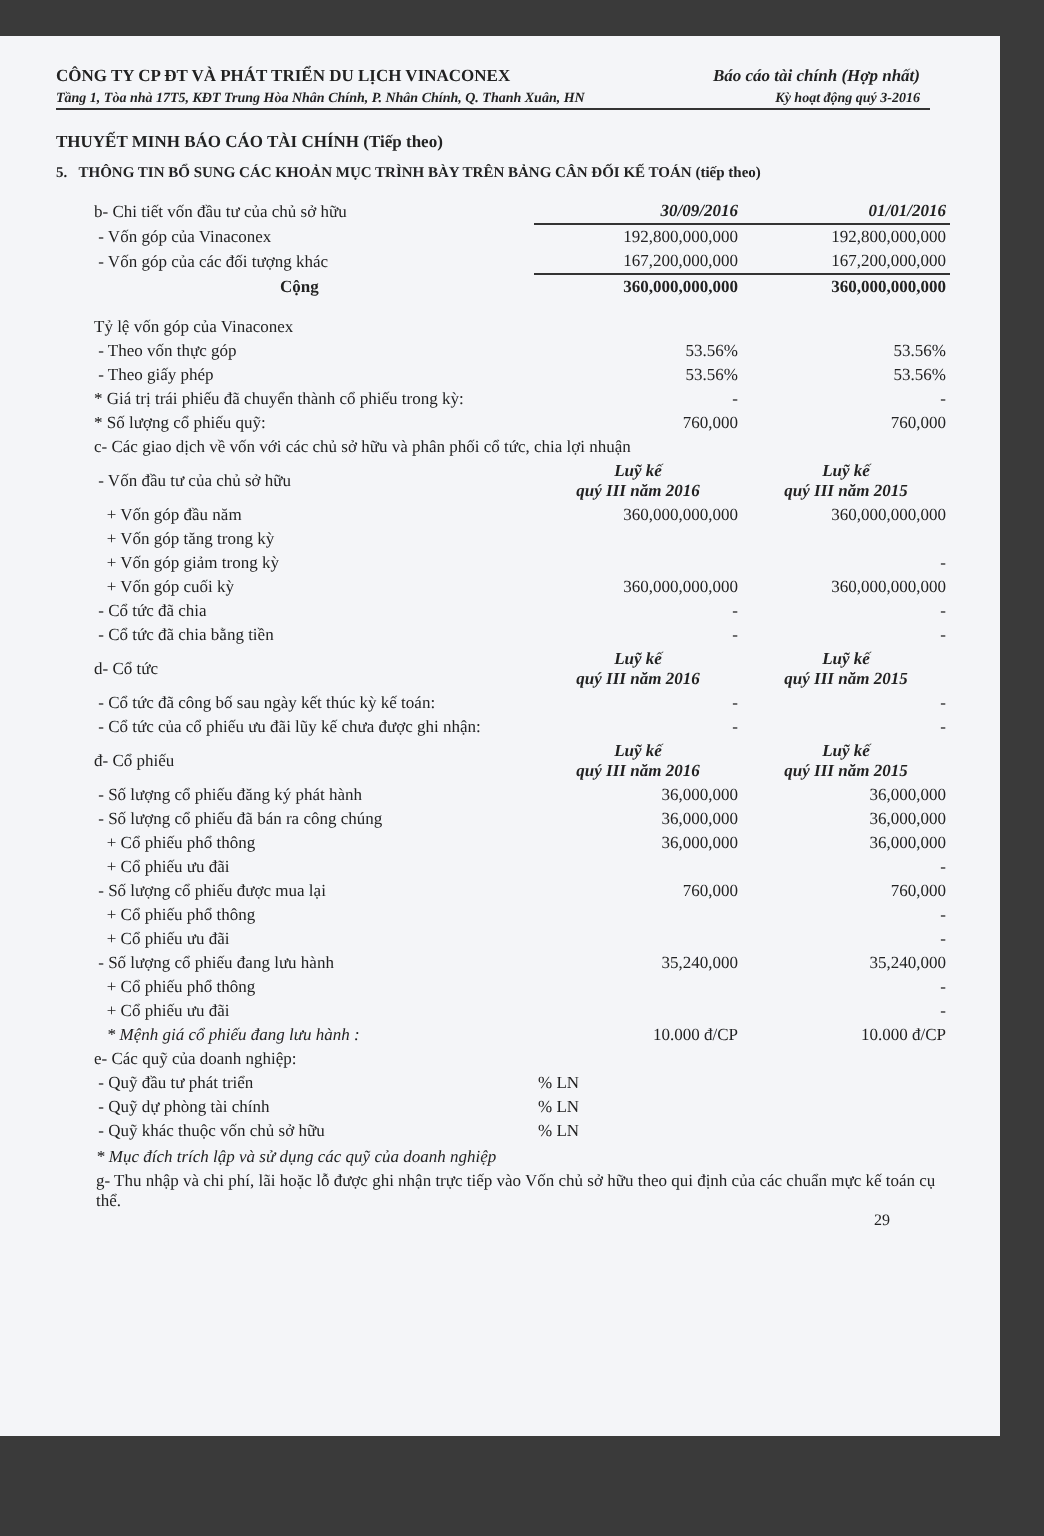CÔNG TY CP ĐT VÀ PHÁT TRIỂN DU LỊCH VINACONEX Báo cáo tài chính (Hợp nhất)
Tầng 1, Tòa nhà 17T5, KĐT Trung Hòa Nhân Chính, P. Nhân Chính, Q. Thanh Xuân, HN Kỳ hoạt động quý 3-2016
THUYẾT MINH BÁO CÁO TÀI CHÍNH (Tiếp theo)
5. THÔNG TIN BỔ SUNG CÁC KHOẢN MỤC TRÌNH BÀY TRÊN BẢNG CÂN ĐỐI KẾ TOÁN (tiếp theo)
| b- Chi tiết vốn đầu tư của chủ sở hữu | 30/09/2016 | 01/01/2016 |
| - Vốn góp của Vinaconex | 192,800,000,000 | 192,800,000,000 |
| - Vốn góp của các đối tượng khác | 167,200,000,000 | 167,200,000,000 |
| Cộng | 360,000,000,000 | 360,000,000,000 |
| Tỷ lệ vốn góp của Vinaconex | | |
| - Theo vốn thực góp | 53.56% | 53.56% |
| - Theo giấy phép | 53.56% | 53.56% |
| * Giá trị trái phiếu đã chuyển thành cổ phiếu trong kỳ: | - | - |
| * Số lượng cổ phiếu quỹ: | 760,000 | 760,000 |
| c- Các giao dịch về vốn với các chủ sở hữu và phân phối cổ tức, chia lợi nhuận | | |
| - Vốn đầu tư của chủ sở hữu | Luỹ kế quý III năm 2016 | Luỹ kế quý III năm 2015 |
| + Vốn góp đầu năm | 360,000,000,000 | 360,000,000,000 |
| + Vốn góp tăng trong kỳ | | |
| + Vốn góp giảm trong kỳ | | - |
| + Vốn góp cuối kỳ | 360,000,000,000 | 360,000,000,000 |
| - Cổ tức đã chia | - | - |
| - Cổ tức đã chia bằng tiền | - | - |
| d- Cổ tức | Luỹ kế quý III năm 2016 | Luỹ kế quý III năm 2015 |
| - Cổ tức đã công bố sau ngày kết thúc kỳ kế toán: | - | - |
| - Cổ tức của cổ phiếu ưu đãi lũy kế chưa được ghi nhận: | - | - |
| đ- Cổ phiếu | Luỹ kế quý III năm 2016 | Luỹ kế quý III năm 2015 |
| - Số lượng cổ phiếu đăng ký phát hành | 36,000,000 | 36,000,000 |
| - Số lượng cổ phiếu đã bán ra công chúng | 36,000,000 | 36,000,000 |
| + Cổ phiếu phổ thông | 36,000,000 | 36,000,000 |
| + Cổ phiếu ưu đãi | | - |
| - Số lượng cổ phiếu được mua lại | 760,000 | 760,000 |
| + Cổ phiếu phổ thông | | - |
| + Cổ phiếu ưu đãi | | - |
| - Số lượng cổ phiếu đang lưu hành | 35,240,000 | 35,240,000 |
| + Cổ phiếu phổ thông | | - |
| + Cổ phiếu ưu đãi | | - |
| * Mệnh giá cổ phiếu đang lưu hành : | 10.000 đ/CP | 10.000 đ/CP |
| e- Các quỹ của doanh nghiệp: | | |
| - Quỹ đầu tư phát triển | % LN | |
| - Quỹ dự phòng tài chính | % LN | |
| - Quỹ khác thuộc vốn chủ sở hữu | % LN | |
* Mục đích trích lập và sử dụng các quỹ của doanh nghiệp
g- Thu nhập và chi phí, lãi hoặc lỗ được ghi nhận trực tiếp vào Vốn chủ sở hữu theo qui định của các chuẩn mực kế toán cụ thể.
29